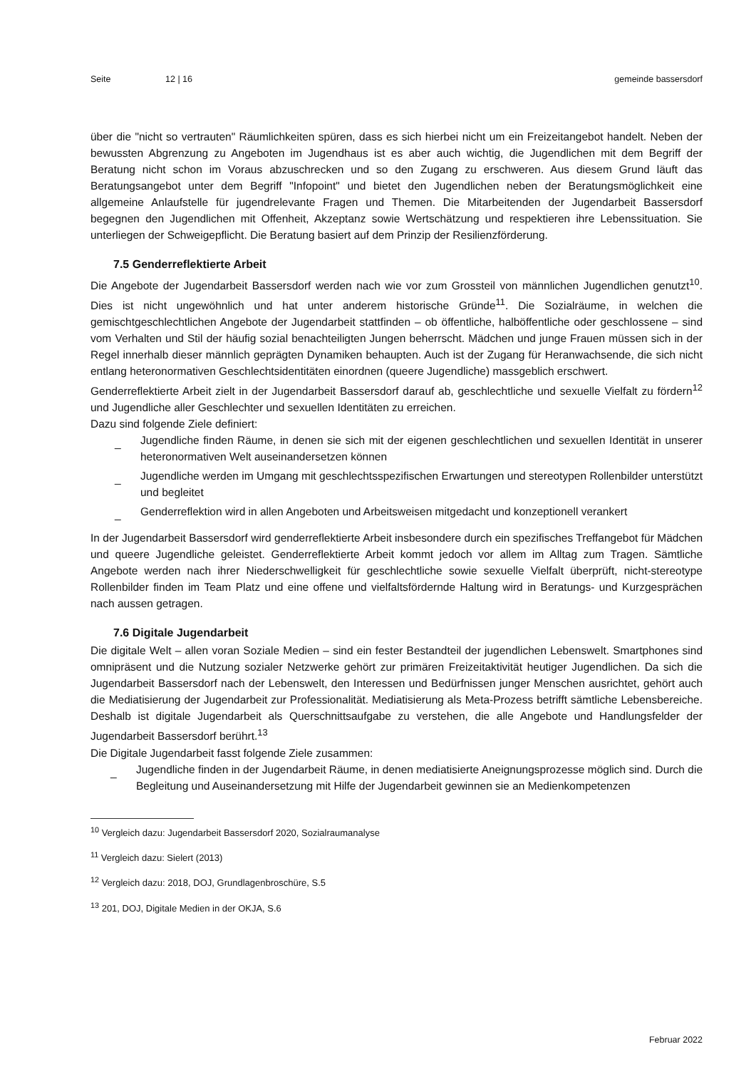Seite 12 | 16 gemeinde bassersdorf
über die "nicht so vertrauten" Räumlichkeiten spüren, dass es sich hierbei nicht um ein Freizeitangebot handelt. Neben der bewussten Abgrenzung zu Angeboten im Jugendhaus ist es aber auch wichtig, die Jugendlichen mit dem Begriff der Beratung nicht schon im Voraus abzuschrecken und so den Zugang zu erschweren. Aus diesem Grund läuft das Beratungsangebot unter dem Begriff "Infopoint" und bietet den Jugendlichen neben der Beratungsmöglichkeit eine allgemeine Anlaufstelle für jugendrelevante Fragen und Themen. Die Mitarbeitenden der Jugendarbeit Bassersdorf begegnen den Jugendlichen mit Offenheit, Akzeptanz sowie Wertschätzung und respektieren ihre Lebenssituation. Sie unterliegen der Schweigepflicht. Die Beratung basiert auf dem Prinzip der Resilienzförderung.
7.5 Genderreflektierte Arbeit
Die Angebote der Jugendarbeit Bassersdorf werden nach wie vor zum Grossteil von männlichen Jugendlichen genutzt<sup>10</sup>. Dies ist nicht ungewöhnlich und hat unter anderem historische Gründe<sup>11</sup>. Die Sozialräume, in welchen die gemischtgeschlechtlichen Angebote der Jugendarbeit stattfinden – ob öffentliche, halböffentliche oder geschlossene – sind vom Verhalten und Stil der häufig sozial benachteiligten Jungen beherrscht. Mädchen und junge Frauen müssen sich in der Regel innerhalb dieser männlich geprägten Dynamiken behaupten. Auch ist der Zugang für Heranwachsende, die sich nicht entlang heteronormativen Geschlechtsidentitäten einordnen (queere Jugendliche) massgeblich erschwert.
Genderreflektierte Arbeit zielt in der Jugendarbeit Bassersdorf darauf ab, geschlechtliche und sexuelle Vielfalt zu fördern<sup>12</sup> und Jugendliche aller Geschlechter und sexuellen Identitäten zu erreichen.
Dazu sind folgende Ziele definiert:
_ Jugendliche finden Räume, in denen sie sich mit der eigenen geschlechtlichen und sexuellen Identität in unserer heteronormativen Welt auseinandersetzen können
_ Jugendliche werden im Umgang mit geschlechtsspezifischen Erwartungen und stereotypen Rollenbilder unterstützt und begleitet
_ Genderreflektion wird in allen Angeboten und Arbeitsweisen mitgedacht und konzeptionell verankert
In der Jugendarbeit Bassersdorf wird genderreflektierte Arbeit insbesondere durch ein spezifisches Treffangebot für Mädchen und queere Jugendliche geleistet. Genderreflektierte Arbeit kommt jedoch vor allem im Alltag zum Tragen. Sämtliche Angebote werden nach ihrer Niederschwelligkeit für geschlechtliche sowie sexuelle Vielfalt überprüft, nicht-stereotype Rollenbilder finden im Team Platz und eine offene und vielfaltsfördernde Haltung wird in Beratungs- und Kurzgesprächen nach aussen getragen.
7.6 Digitale Jugendarbeit
Die digitale Welt – allen voran Soziale Medien – sind ein fester Bestandteil der jugendlichen Lebenswelt. Smartphones sind omnipräsent und die Nutzung sozialer Netzwerke gehört zur primären Freizeitaktivität heutiger Jugendlichen. Da sich die Jugendarbeit Bassersdorf nach der Lebenswelt, den Interessen und Bedürfnissen junger Menschen ausrichtet, gehört auch die Mediatisierung der Jugendarbeit zur Professionalität. Mediatisierung als Meta-Prozess betrifft sämtliche Lebensbereiche. Deshalb ist digitale Jugendarbeit als Querschnittsaufgabe zu verstehen, die alle Angebote und Handlungsfelder der Jugendarbeit Bassersdorf berührt.<sup>13</sup>
Die Digitale Jugendarbeit fasst folgende Ziele zusammen:
_ Jugendliche finden in der Jugendarbeit Räume, in denen mediatisierte Aneignungsprozesse möglich sind. Durch die Begleitung und Auseinandersetzung mit Hilfe der Jugendarbeit gewinnen sie an Medienkompetenzen
<sup>10</sup> Vergleich dazu: Jugendarbeit Bassersdorf 2020, Sozialraumanalyse
<sup>11</sup> Vergleich dazu: Sielert (2013)
<sup>12</sup> Vergleich dazu: 2018, DOJ, Grundlagenbroschüre, S.5
<sup>13</sup> 201, DOJ, Digitale Medien in der OKJA, S.6
Februar 2022